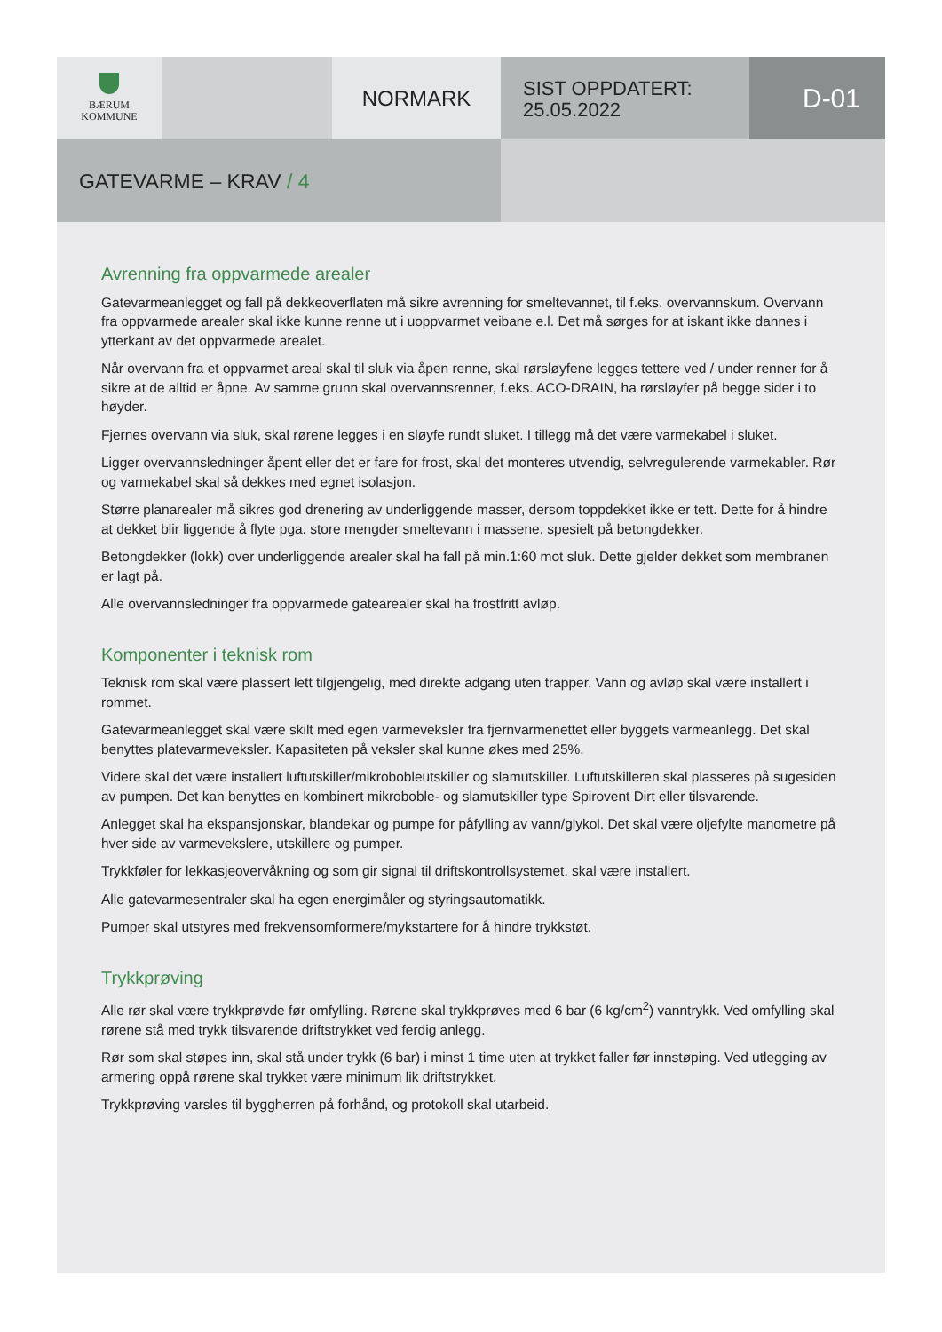BÆRUM
KOMMUNE
NORMARK
SIST OPPDATERT:
25.05.2022
D-01
GATEVARME – KRAV / 4
Avrenning fra oppvarmede arealer
Gatevarmeanlegget og fall på dekkeoverflaten må sikre avrenning for smeltevannet, til f.eks. overvannskum. Overvann fra oppvarmede arealer skal ikke kunne renne ut i uoppvarmet veibane e.l. Det må sørges for at iskant ikke dannes i ytterkant av det oppvarmede arealet.
Når overvann fra et oppvarmet areal skal til sluk via åpen renne, skal rørsløyfene legges tettere ved / under renner for å sikre at de alltid er åpne. Av samme grunn skal overvannsrenner, f.eks. ACO-DRAIN, ha rørsløyfer på begge sider i to høyder.
Fjernes overvann via sluk, skal rørene legges i en sløyfe rundt sluket. I tillegg må det være varmekabel i sluket.
Ligger overvannsledninger åpent eller det er fare for frost, skal det monteres utvendig, selvregulerende varmekabler. Rør og varmekabel skal så dekkes med egnet isolasjon.
Større planarealer må sikres god drenering av underliggende masser, dersom toppdekket ikke er tett. Dette for å hindre at dekket blir liggende å flyte pga. store mengder smeltevann i massene, spesielt på betongdekker.
Betongdekker (lokk) over underliggende arealer skal ha fall på min.1:60 mot sluk. Dette gjelder dekket som membranen er lagt på.
Alle overvannsledninger fra oppvarmede gatearealer skal ha frostfritt avløp.
Komponenter i teknisk rom
Teknisk rom skal være plassert lett tilgjengelig, med direkte adgang uten trapper. Vann og avløp skal være installert i rommet.
Gatevarmeanlegget skal være skilt med egen varmeveksler fra fjernvarmenettet eller byggets varmeanlegg. Det skal benyttes platevarmeveksler. Kapasiteten på veksler skal kunne økes med 25%.
Videre skal det være installert luftutskiller/mikrobobleutskiller og slamutskiller. Luftutskilleren skal plasseres på sugesiden av pumpen. Det kan benyttes en kombinert mikroboble- og slamutskiller type Spirovent Dirt eller tilsvarende.
Anlegget skal ha ekspansjonskar, blandekar og pumpe for påfylling av vann/glykol. Det skal være oljefylte manometre på hver side av varmevekslere, utskillere og pumper.
Trykkføler for lekkasjeovervåkning og som gir signal til driftskontrollsystemet, skal være installert.
Alle gatevarmesentraler skal ha egen energimåler og styringsautomatikk.
Pumper skal utstyres med frekvensomformere/mykstartere for å hindre trykkstøt.
Trykkprøving
Alle rør skal være trykkprøvde før omfylling. Rørene skal trykkprøves med 6 bar (6 kg/cm<sup>2</sup>) vanntrykk. Ved omfylling skal rørene stå med trykk tilsvarende driftstrykket ved ferdig anlegg.
Rør som skal støpes inn, skal stå under trykk (6 bar) i minst 1 time uten at trykket faller før innstøping. Ved utlegging av armering oppå rørene skal trykket være minimum lik driftstrykket.
Trykkprøving varsles til byggherren på forhånd, og protokoll skal utarbeid.